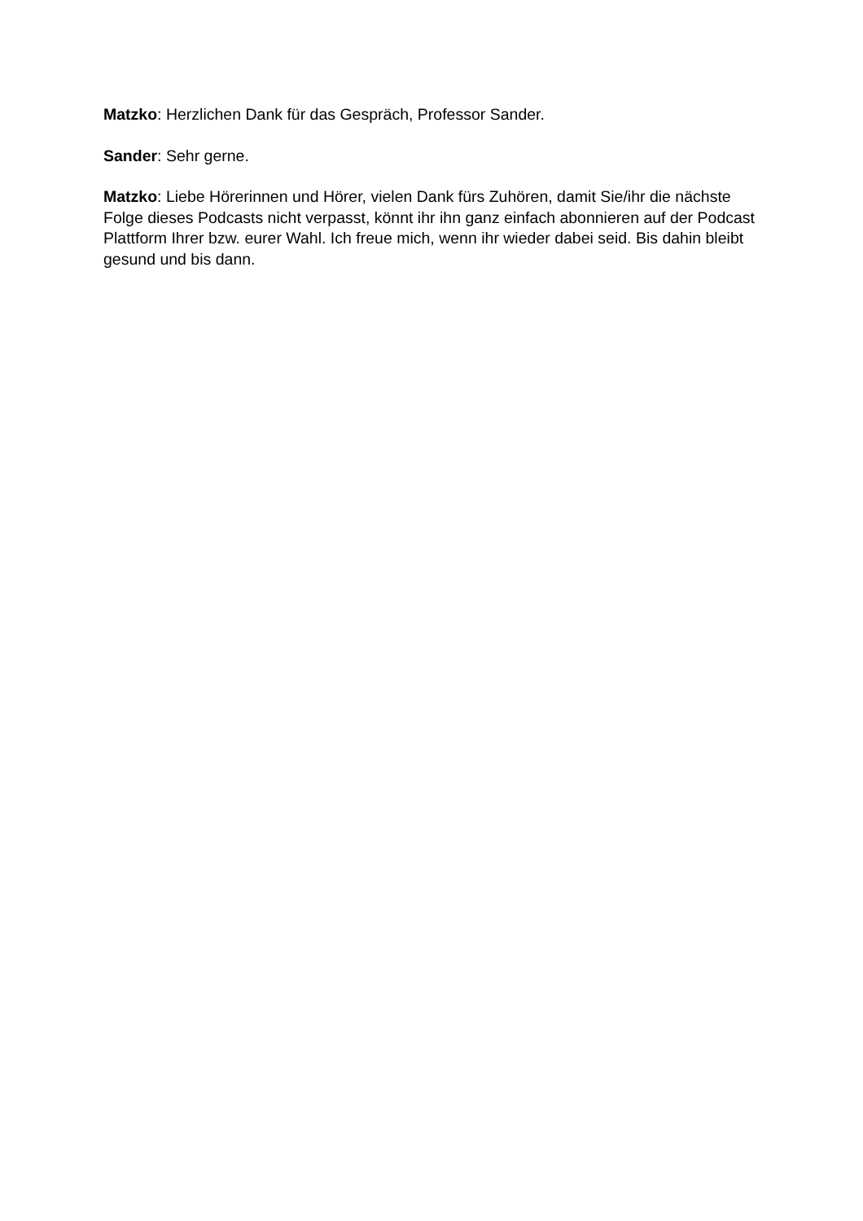Matzko: Herzlichen Dank für das Gespräch, Professor Sander.
Sander: Sehr gerne.
Matzko: Liebe Hörerinnen und Hörer, vielen Dank fürs Zuhören, damit Sie/ihr die nächste Folge dieses Podcasts nicht verpasst, könnt ihr ihn ganz einfach abonnieren auf der Podcast Plattform Ihrer bzw. eurer Wahl. Ich freue mich, wenn ihr wieder dabei seid. Bis dahin bleibt gesund und bis dann.